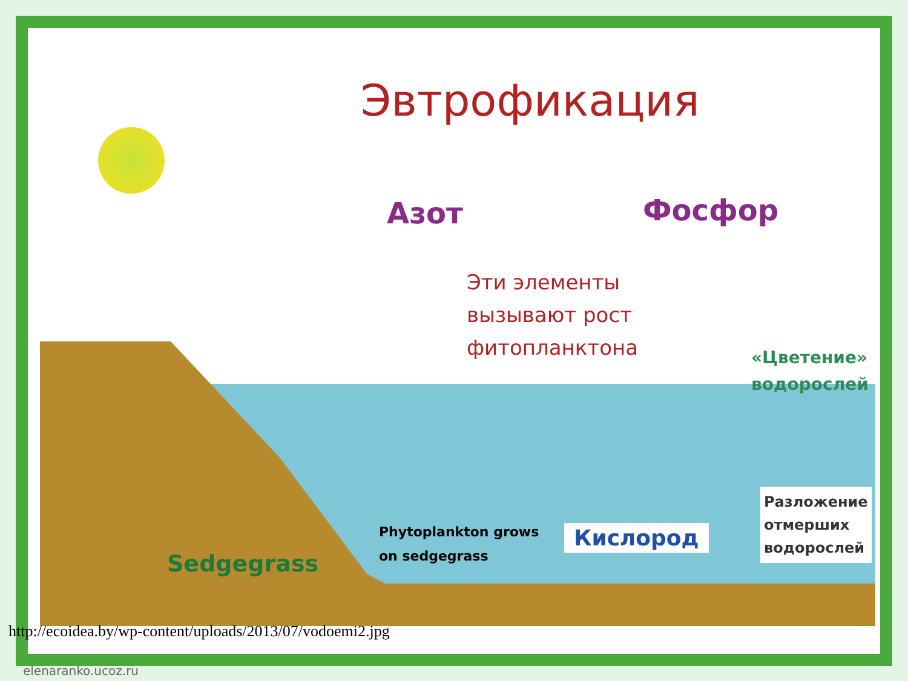Эвтрофикация
Азот Фосфор
Эти элементы
вызывают рост
фитопланктона
«Цветение»
водорослей
Phytoplankton grows
on sedgegrass
Кислород
Разложение
отмерших
водорослей
Sedgegrass
http://ecoidea.by/wp-content/uploads/2013/07/vodoemi2.jpg
elenaranko.ucoz.ru